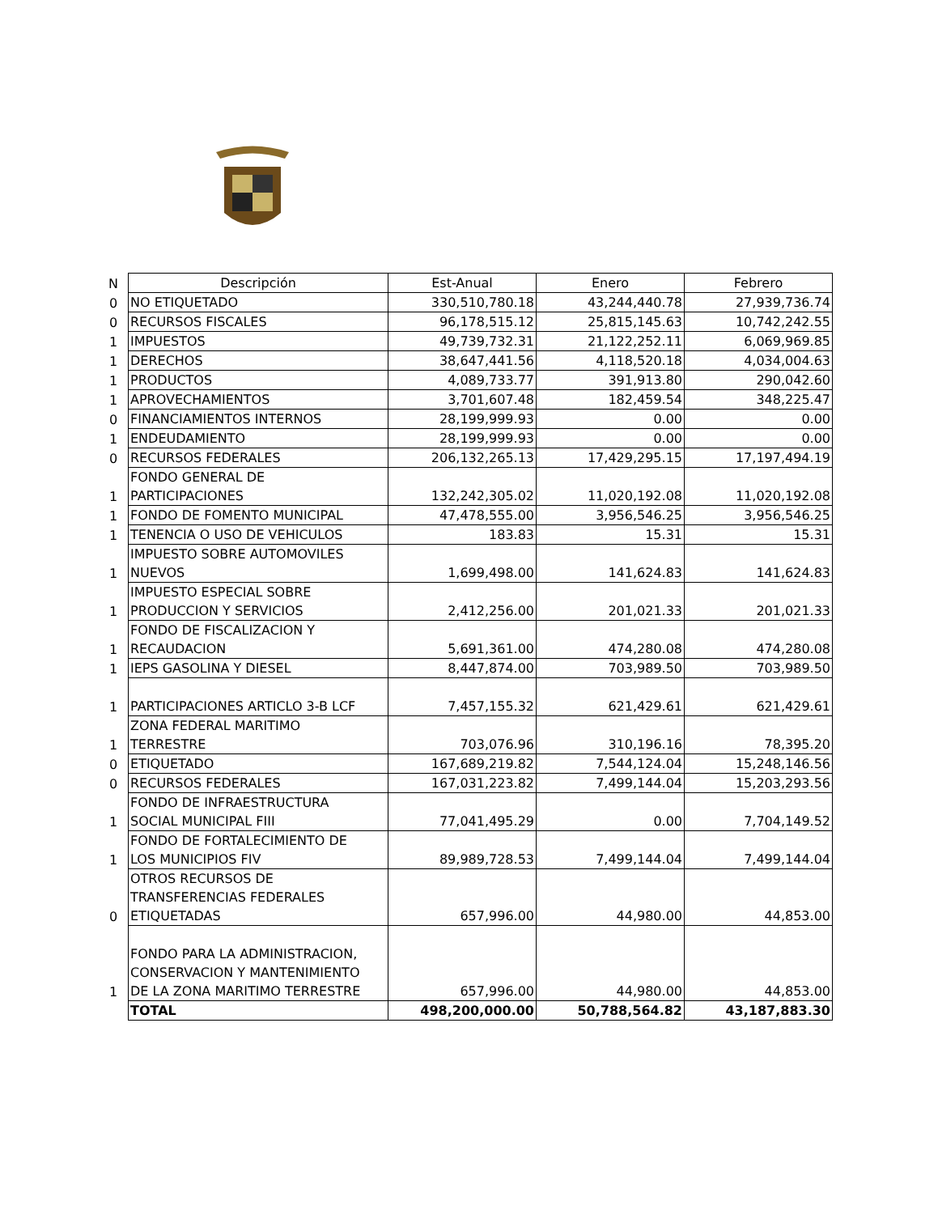| N | Descripción | Est-Anual | Enero | Febrero |
| --- | --- | --- | --- | --- |
| 0 | NO ETIQUETADO | 330,510,780.18 | 43,244,440.78 | 27,939,736.74 |
| 0 | RECURSOS FISCALES | 96,178,515.12 | 25,815,145.63 | 10,742,242.55 |
| 1 | IMPUESTOS | 49,739,732.31 | 21,122,252.11 | 6,069,969.85 |
| 1 | DERECHOS | 38,647,441.56 | 4,118,520.18 | 4,034,004.63 |
| 1 | PRODUCTOS | 4,089,733.77 | 391,913.80 | 290,042.60 |
| 1 | APROVECHAMIENTOS | 3,701,607.48 | 182,459.54 | 348,225.47 |
| 0 | FINANCIAMIENTOS INTERNOS | 28,199,999.93 | 0.00 | 0.00 |
| 1 | ENDEUDAMIENTO | 28,199,999.93 | 0.00 | 0.00 |
| 0 | RECURSOS FEDERALES | 206,132,265.13 | 17,429,295.15 | 17,197,494.19 |
| 1 | FONDO GENERAL DE PARTICIPACIONES | 132,242,305.02 | 11,020,192.08 | 11,020,192.08 |
| 1 | FONDO DE FOMENTO MUNICIPAL | 47,478,555.00 | 3,956,546.25 | 3,956,546.25 |
| 1 | TENENCIA O USO DE VEHICULOS | 183.83 | 15.31 | 15.31 |
| 1 | IMPUESTO SOBRE AUTOMOVILES NUEVOS | 1,699,498.00 | 141,624.83 | 141,624.83 |
| 1 | IMPUESTO ESPECIAL SOBRE PRODUCCION Y SERVICIOS | 2,412,256.00 | 201,021.33 | 201,021.33 |
| 1 | FONDO DE FISCALIZACION Y RECAUDACION | 5,691,361.00 | 474,280.08 | 474,280.08 |
| 1 | IEPS GASOLINA Y DIESEL | 8,447,874.00 | 703,989.50 | 703,989.50 |
| 1 | PARTICIPACIONES ARTICLO 3-B LCF | 7,457,155.32 | 621,429.61 | 621,429.61 |
| 1 | ZONA FEDERAL MARITIMO TERRESTRE | 703,076.96 | 310,196.16 | 78,395.20 |
| 0 | ETIQUETADO | 167,689,219.82 | 7,544,124.04 | 15,248,146.56 |
| 0 | RECURSOS FEDERALES | 167,031,223.82 | 7,499,144.04 | 15,203,293.56 |
| 1 | FONDO DE INFRAESTRUCTURA SOCIAL MUNICIPAL FIII | 77,041,495.29 | 0.00 | 7,704,149.52 |
| 1 | FONDO DE FORTALECIMIENTO DE LOS MUNICIPIOS FIV | 89,989,728.53 | 7,499,144.04 | 7,499,144.04 |
| 0 | OTROS RECURSOS DE TRANSFERENCIAS FEDERALES ETIQUETADAS | 657,996.00 | 44,980.00 | 44,853.00 |
| 1 | FONDO PARA LA ADMINISTRACION, CONSERVACION Y MANTENIMIENTO DE LA ZONA MARITIMO TERRESTRE | 657,996.00 | 44,980.00 | 44,853.00 |
| | TOTAL | 498,200,000.00 | 50,788,564.82 | 43,187,883.30 |